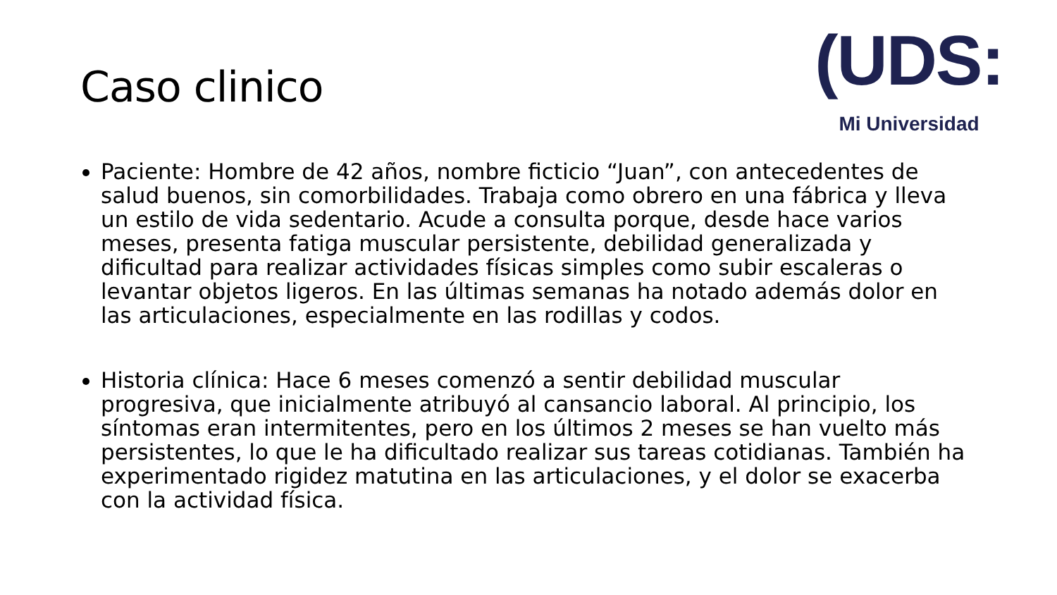Caso clinico
(UDS:
Mi Universidad
Paciente: Hombre de 42 años, nombre ficticio “Juan”, con antecedentes de salud buenos, sin comorbilidades. Trabaja como obrero en una fábrica y lleva un estilo de vida sedentario. Acude a consulta porque, desde hace varios meses, presenta fatiga muscular persistente, debilidad generalizada y dificultad para realizar actividades físicas simples como subir escaleras o levantar objetos ligeros. En las últimas semanas ha notado además dolor en las articulaciones, especialmente en las rodillas y codos.
Historia clínica: Hace 6 meses comenzó a sentir debilidad muscular progresiva, que inicialmente atribuyó al cansancio laboral. Al principio, los síntomas eran intermitentes, pero en los últimos 2 meses se han vuelto más persistentes, lo que le ha dificultado realizar sus tareas cotidianas. También ha experimentado rigidez matutina en las articulaciones, y el dolor se exacerba con la actividad física.